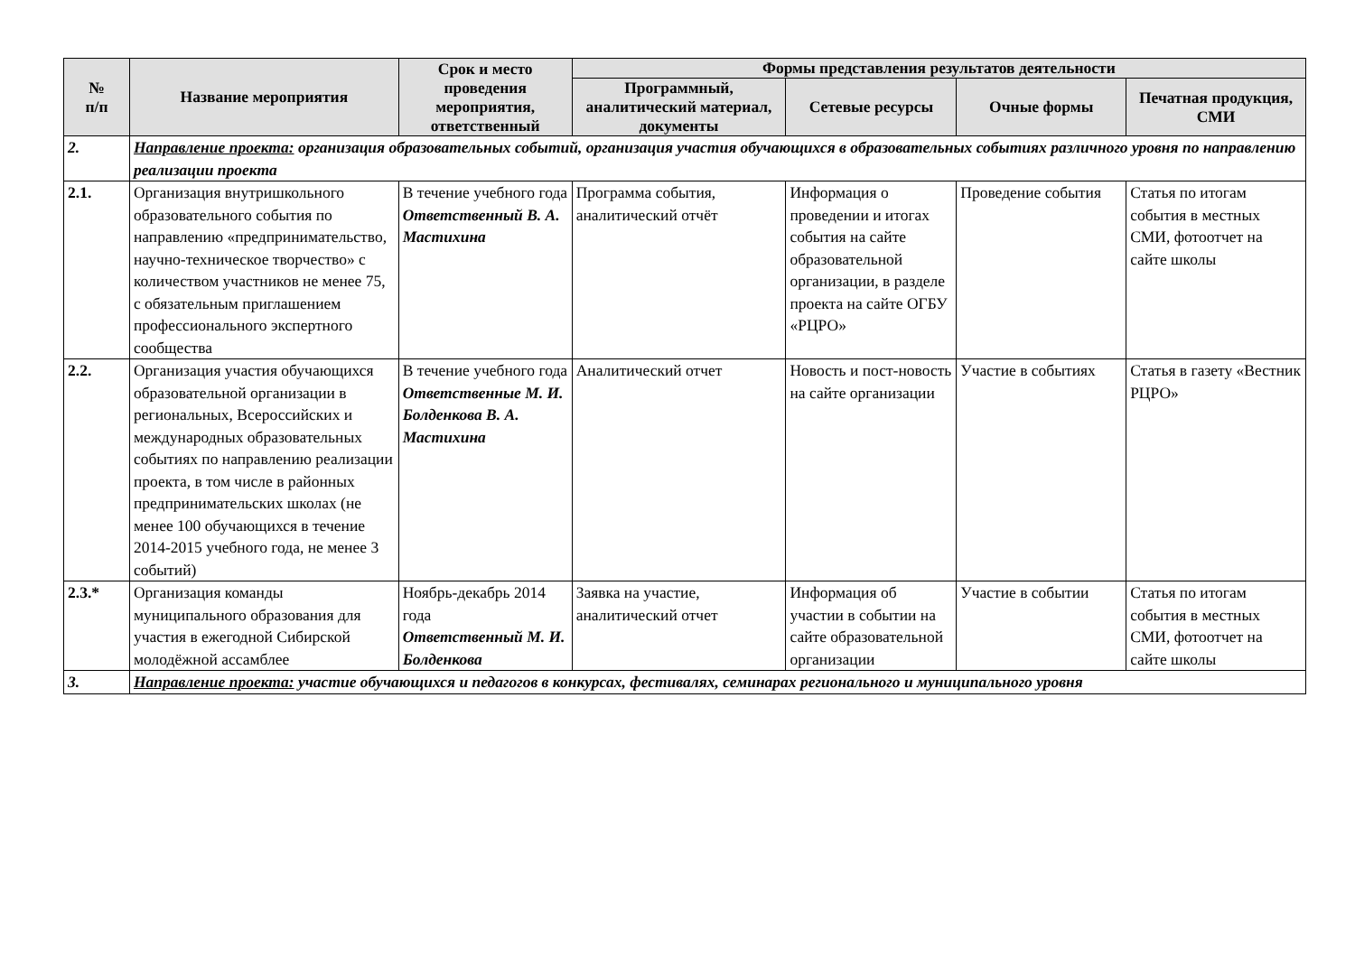| № п/п | Название мероприятия | Срок и место проведения мероприятия, ответственный | Формы представления результатов деятельности | | | |
| --- | --- | --- | --- | --- | --- | --- |
| | | | Программный, аналитический материал, документы | Сетевые ресурсы | Очные формы | Печатная продукция, СМИ |
| 2. | Направление проекта: организация образовательных событий, организация участия обучающихся в образовательных событиях различного уровня по направлению реализации проекта | | | | | |
| 2.1. | Организация внутришкольного образовательного события по направлению «предпринимательство, научно-техническое творчество» с количеством участников не менее 75, с обязательным приглашением профессионального экспертного сообщества | В течение учебного года Ответственный В. А. Мастихина | Программа события, аналитический отчёт | Информация о проведении и итогах события на сайте образовательной организации, в разделе проекта на сайте ОГБУ «РЦРО» | Проведение события | Статья по итогам события в местных СМИ, фотоотчет на сайте школы |
| 2.2. | Организация участия обучающихся образовательной организации в региональных, Всероссийских и международных образовательных событиях по направлению реализации проекта, в том числе в районных предпринимательских школах (не менее 100 обучающихся в течение 2014-2015 учебного года, не менее 3 событий) | В течение учебного года Ответственные М. И. Болденкова В. А. Мастихина | Аналитический отчет | Новость и пост-новость на сайте организации | Участие в событиях | Статья в газету «Вестник РЦРО» |
| 2.3.* | Организация команды муниципального образования для участия в ежегодной Сибирской молодёжной ассамблее | Ноябрь-декабрь 2014 года Ответственный М. И. Болденкова | Заявка на участие, аналитический отчет | Информация об участии в событии на сайте образовательной организации | Участие в событии | Статья по итогам события в местных СМИ, фотоотчет на сайте школы |
| 3. | Направление проекта: участие обучающихся и педагогов в конкурсах, фестивалях, семинарах регионального и муниципального уровня | | | | | |